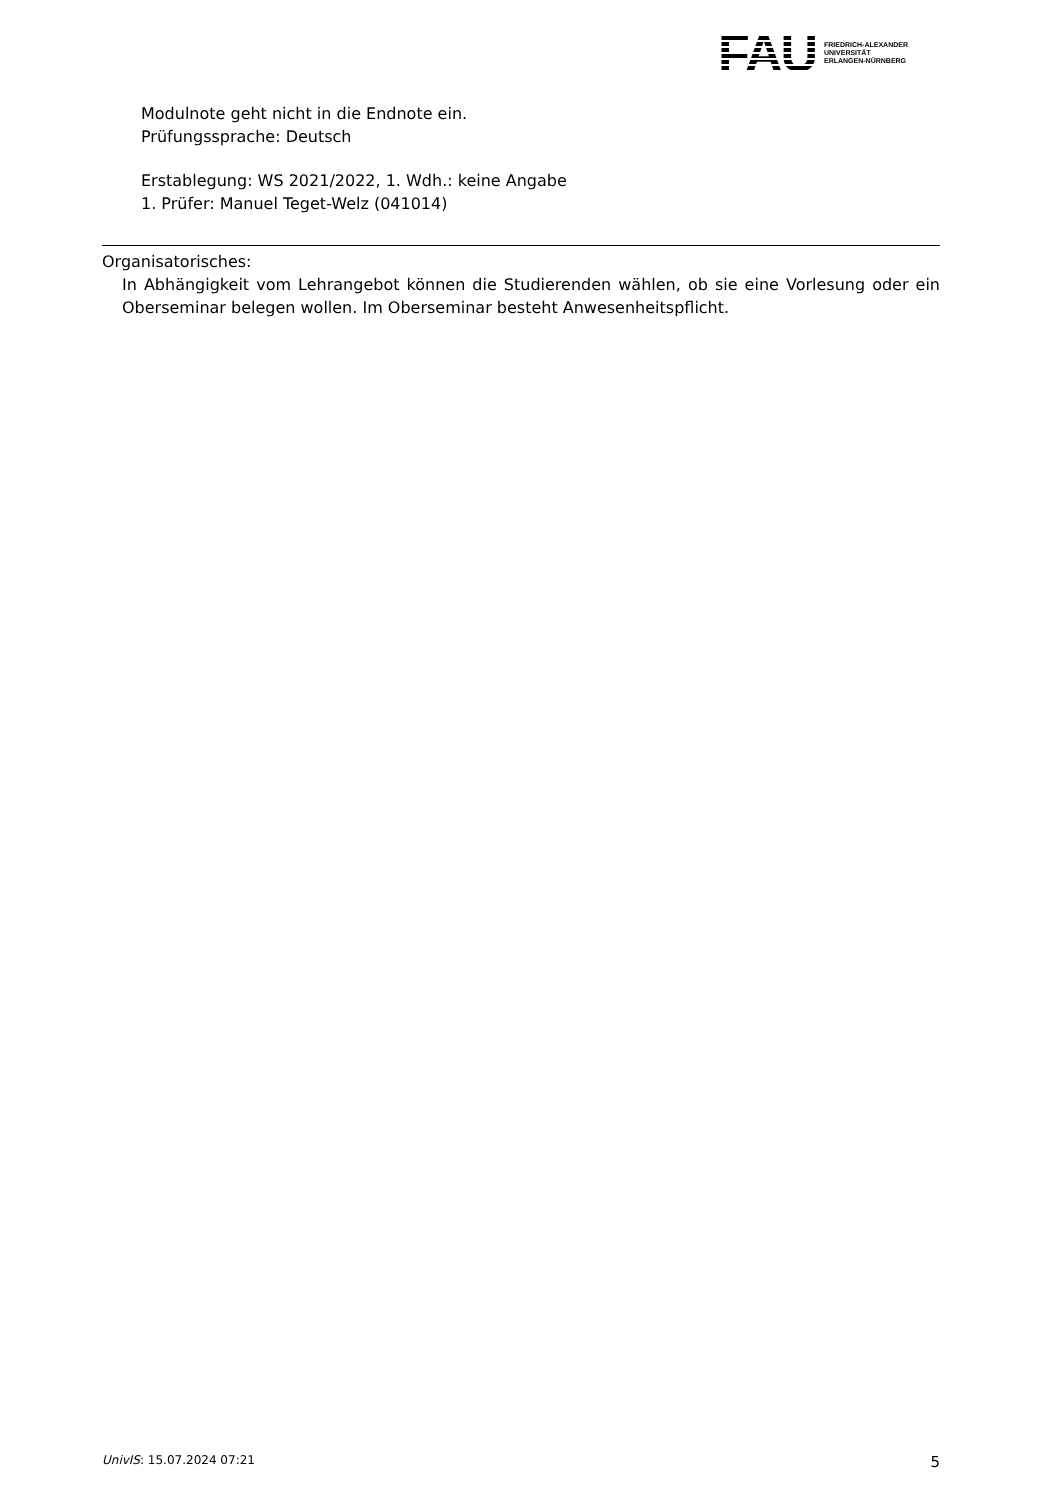FAU
FRIEDRICH-ALEXANDER
UNIVERSITÄT
ERLANGEN-NÜRNBERG
Modulnote geht nicht in die Endnote ein.
Prüfungssprache: Deutsch
Erstablegung: WS 2021/2022, 1. Wdh.: keine Angabe
1. Prüfer: Manuel Teget-Welz (041014)
Organisatorisches:
In Abhängigkeit vom Lehrangebot können die Studierenden wählen, ob sie eine Vorlesung oder ein Oberseminar belegen wollen. Im Oberseminar besteht Anwesenheitspflicht.
UnivIS: 15.07.2024 07:21 5